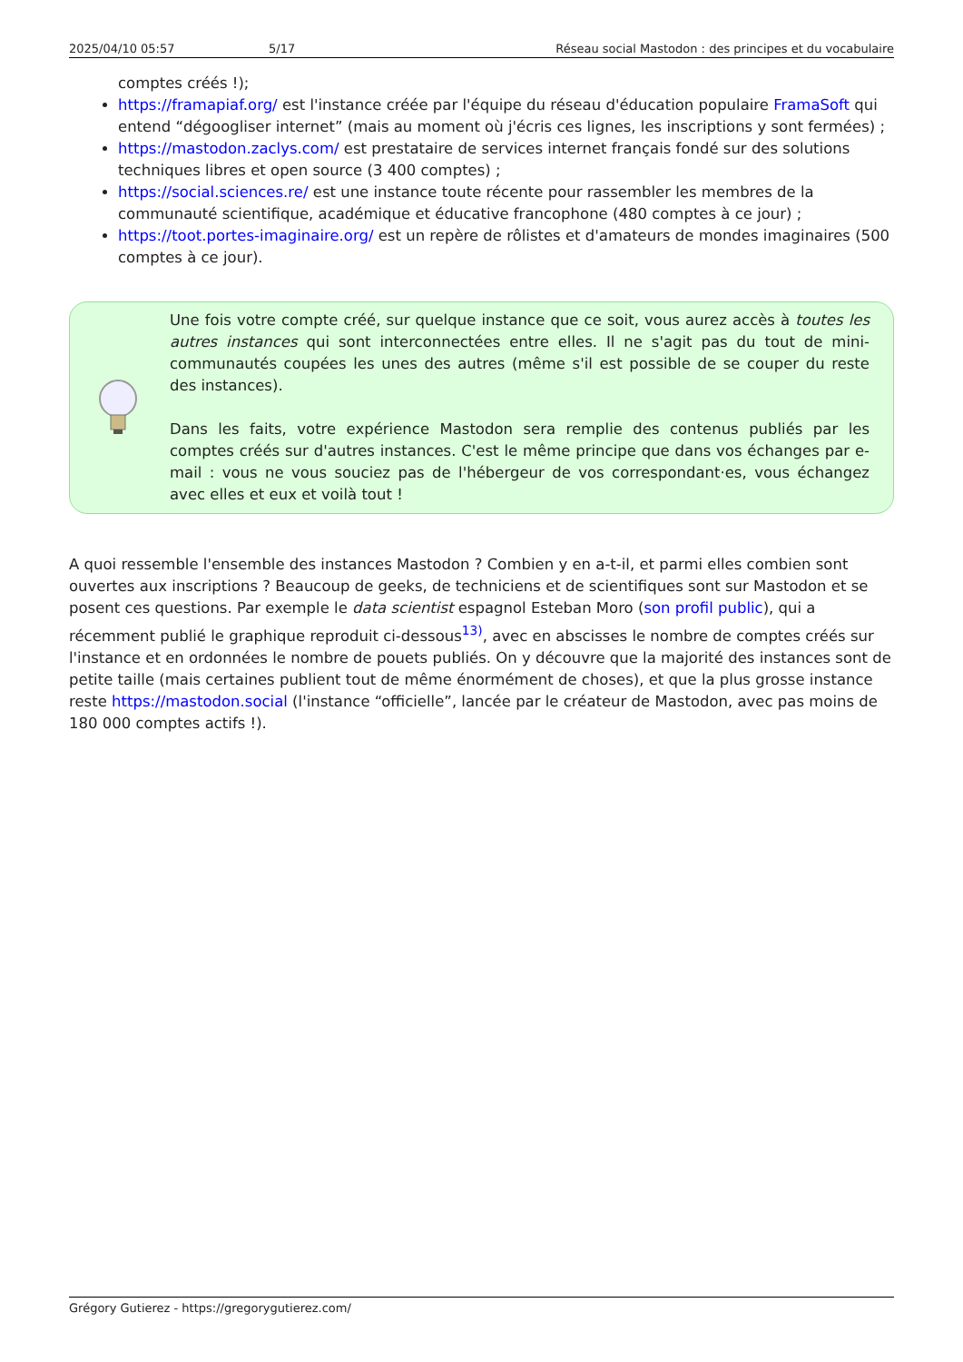2025/04/10 05:57 5/17 Réseau social Mastodon : des principes et du vocabulaire
comptes créés !);
https://framapiaf.org/ est l'instance créée par l'équipe du réseau d'éducation populaire FramaSoft qui entend “dégoogliser internet” (mais au moment où j'écris ces lignes, les inscriptions y sont fermées) ;
https://mastodon.zaclys.com/ est prestataire de services internet français fondé sur des solutions techniques libres et open source (3 400 comptes) ;
https://social.sciences.re/ est une instance toute récente pour rassembler les membres de la communauté scientifique, académique et éducative francophone (480 comptes à ce jour) ;
https://toot.portes-imaginaire.org/ est un repère de rôlistes et d'amateurs de mondes imaginaires (500 comptes à ce jour).
Une fois votre compte créé, sur quelque instance que ce soit, vous aurez accès à toutes les autres instances qui sont interconnectées entre elles. Il ne s'agit pas du tout de mini-communautés coupées les unes des autres (même s'il est possible de se couper du reste des instances).
Dans les faits, votre expérience Mastodon sera remplie des contenus publiés par les comptes créés sur d'autres instances. C'est le même principe que dans vos échanges par e-mail : vous ne vous souciez pas de l'hébergeur de vos correspondant·es, vous échangez avec elles et eux et voilà tout !
A quoi ressemble l'ensemble des instances Mastodon ? Combien y en a-t-il, et parmi elles combien sont ouvertes aux inscriptions ? Beaucoup de geeks, de techniciens et de scientifiques sont sur Mastodon et se posent ces questions. Par exemple le data scientist espagnol Esteban Moro (son profil public), qui a récemment publié le graphique reproduit ci-dessous<sup>13)</sup>, avec en abscisses le nombre de comptes créés sur l'instance et en ordonnées le nombre de pouets publiés. On y découvre que la majorité des instances sont de petite taille (mais certaines publient tout de même énormément de choses), et que la plus grosse instance reste https://mastodon.social (l'instance “officielle”, lancée par le créateur de Mastodon, avec pas moins de 180 000 comptes actifs !).
Grégory Gutierez - https://gregorygutierez.com/